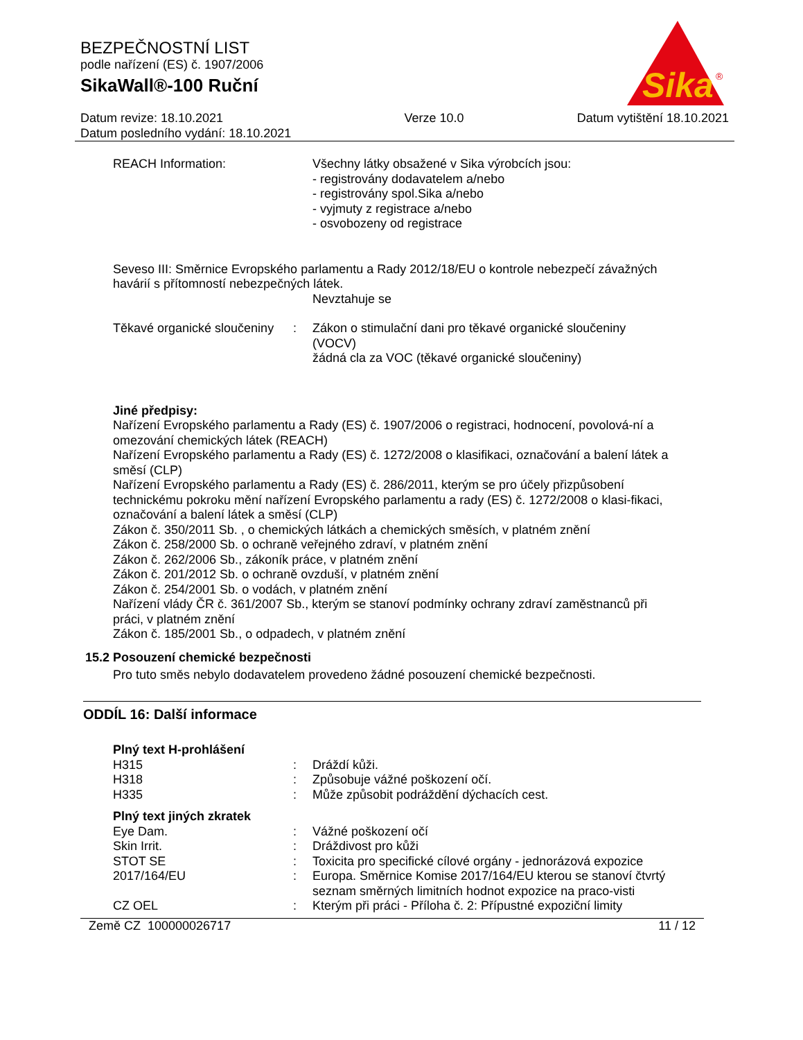BEZPEČNOSTNÍ LIST
podle nařízení (ES) č. 1907/2006
SikaWall®-100 Ruční
Sika
®
Datum revize: 18.10.2021
Datum posledního vydání: 18.10.2021
Verze 10.0 Datum vytištění 18.10.2021
REACH Information: Všechny látky obsažené v Sika výrobcích jsou:
- registrovány dodavatelem a/nebo
- registrovány spol.Sika a/nebo
- vyjmuty z registrace a/nebo
- osvobozeny od registrace
Seveso III: Směrnice Evropského parlamentu a Rady 2012/18/EU o kontrole nebezpečí závažných havárií s přítomností nebezpečných látek.
Nevztahuje se
Těkavé organické sloučeniny
: Zákon o stimulační dani pro těkavé organické sloučeniny (VOCV)
žádná cla za VOC (těkavé organické sloučeniny)
Jiné předpisy:
Nařízení Evropského parlamentu a Rady (ES) č. 1907/2006 o registraci, hodnocení, povolová-ní a omezování chemických látek (REACH)
Nařízení Evropského parlamentu a Rady (ES) č. 1272/2008 o klasifikaci, označování a balení látek a směsí (CLP)
Nařízení Evropského parlamentu a Rady (ES) č. 286/2011, kterým se pro účely přizpůsobení technickému pokroku mění nařízení Evropského parlamentu a rady (ES) č. 1272/2008 o klasi-fikaci, označování a balení látek a směsí (CLP)
Zákon č. 350/2011 Sb. , o chemických látkách a chemických směsích, v platném znění
Zákon č. 258/2000 Sb. o ochraně veřejného zdraví, v platném znění
Zákon č. 262/2006 Sb., zákoník práce, v platném znění
Zákon č. 201/2012 Sb. o ochraně ovzduší, v platném znění
Zákon č. 254/2001 Sb. o vodách, v platném znění
Nařízení vlády ČR č. 361/2007 Sb., kterým se stanoví podmínky ochrany zdraví zaměstnanců při práci, v platném znění
Zákon č. 185/2001 Sb., o odpadech, v platném znění
15.2 Posouzení chemické bezpečnosti
Pro tuto směs nebylo dodavatelem provedeno žádné posouzení chemické bezpečnosti.
ODDÍL 16: Další informace
Plný text H-prohlášení
H315 : Dráždí kůži.
H318 : Způsobuje vážné poškození očí.
H335 : Může způsobit podráždění dýchacích cest.
Plný text jiných zkratek
Eye Dam. : Vážné poškození očí
Skin Irrit. : Dráždivost pro kůži
STOT SE : Toxicita pro specifické cílové orgány - jednorázová expozice
2017/164/EU : Europa. Směrnice Komise 2017/164/EU kterou se stanoví čtvrtý seznam směrných limitních hodnot expozice na praco-visti
CZ OEL : Kterým při práci - Příloha č. 2: Přípustné expoziční limity
Země CZ 100000026717 11 / 12